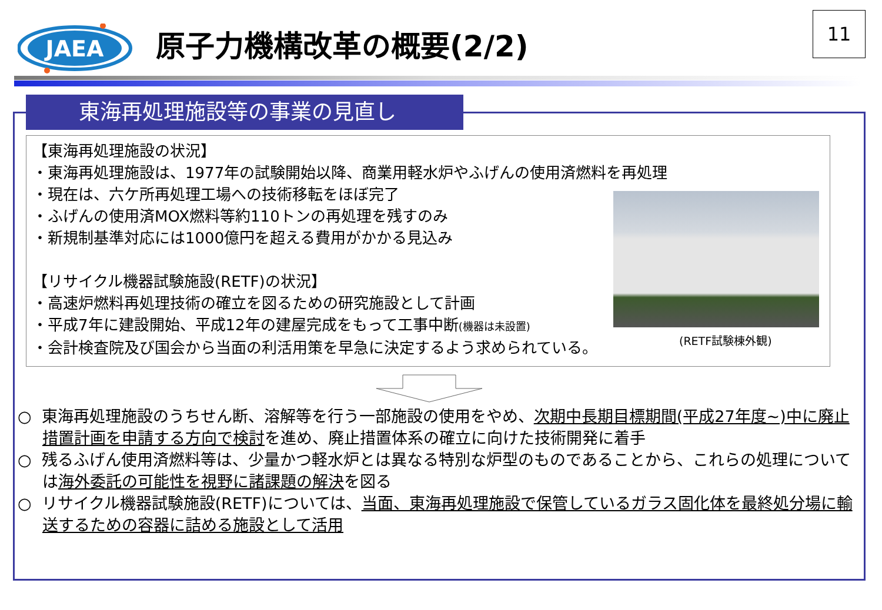JAEA
原子力機構改革の概要(2/2)
11
東海再処理施設等の事業の見直し
【東海再処理施設の状況】
・東海再処理施設は、1977年の試験開始以降、商業用軽水炉やふげんの使用済燃料を再処理
・現在は、六ケ所再処理工場への技術移転をほぼ完了
・ふげんの使用済MOX燃料等約110トンの再処理を残すのみ
・新規制基準対応には1000億円を超える費用がかかる見込み
【リサイクル機器試験施設(RETF)の状況】
・高速炉燃料再処理技術の確立を図るための研究施設として計画
・平成7年に建設開始、平成12年の建屋完成をもって工事中断(機器は未設置)
・会計検査院及び国会から当面の利活用策を早急に決定するよう求められている。
(RETF試験棟外観)
○ 東海再処理施設のうちせん断、溶解等を行う一部施設の使用をやめ、次期中長期目標期間(平成27年度~)中に廃止措置計画を申請する方向で検討を進め、廃止措置体系の確立に向けた技術開発に着手
○ 残るふげん使用済燃料等は、少量かつ軽水炉とは異なる特別な炉型のものであることから、これらの処理については海外委託の可能性を視野に諸課題の解決を図る
○ リサイクル機器試験施設(RETF)については、当面、東海再処理施設で保管しているガラス固化体を最終処分場に輸送するための容器に詰める施設として活用